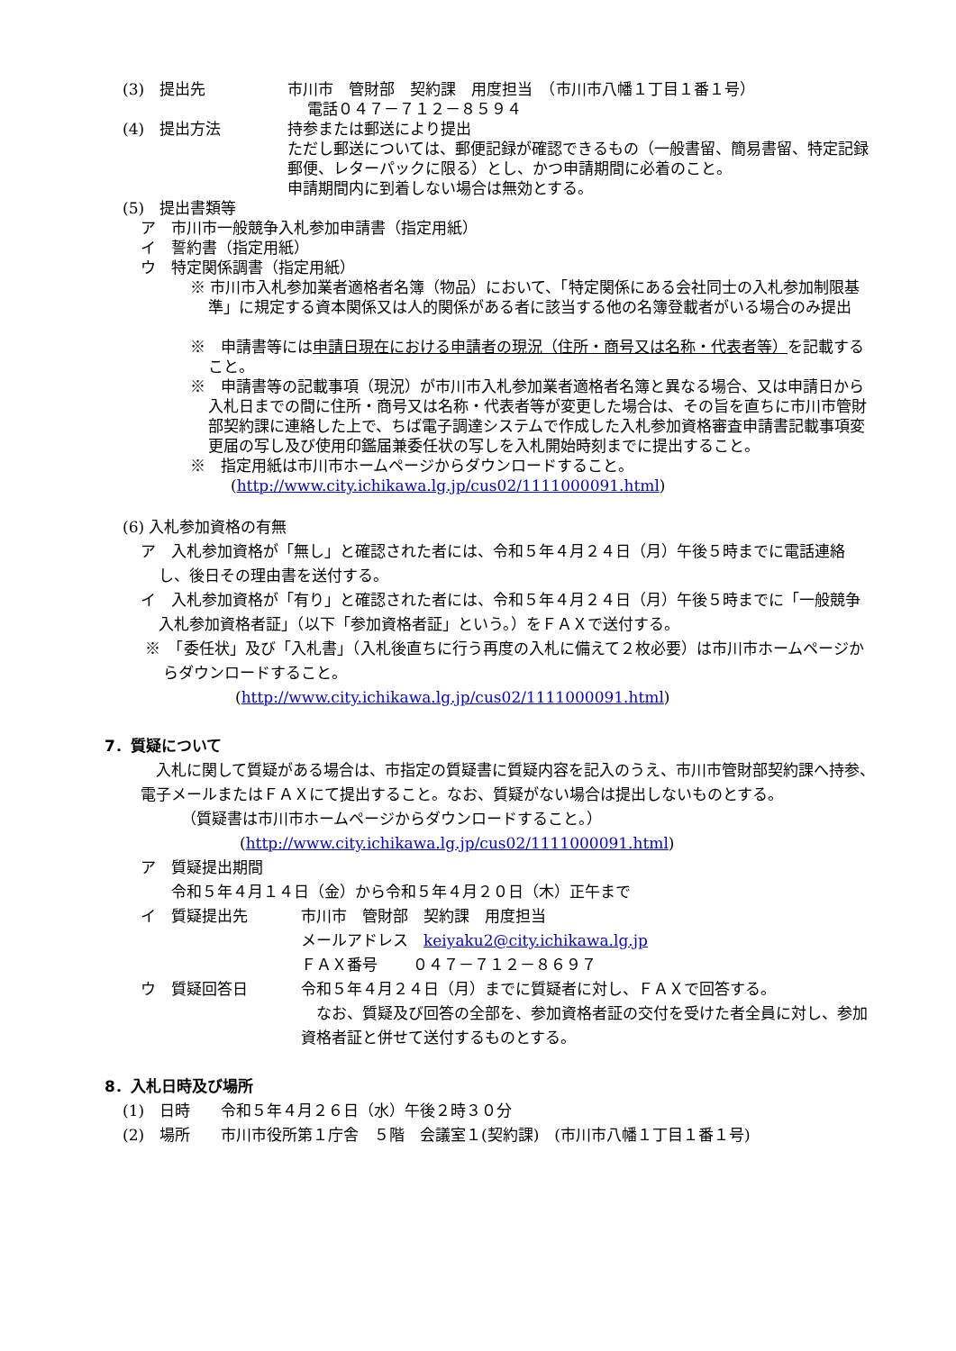(3)　提出先 市川市　管財部　契約課　用度担当　（市川市八幡１丁目１番１号）
　 電話０４７－７１２－８５９４
(4)　提出方法 持参または郵送により提出
ただし郵送については、郵便記録が確認できるもの（一般書留、簡易書留、特定記録郵便、レターパックに限る）とし、かつ申請期間に必着のこと。
申請期間内に到着しない場合は無効とする。
(5)　提出書類等
ア　市川市一般競争入札参加申請書（指定用紙）
イ　誓約書（指定用紙）
ウ　特定関係調書（指定用紙）
※ 市川市入札参加業者適格者名簿（物品）において、「特定関係にある会社同士の入札参加制限基準」に規定する資本関係又は人的関係がある者に該当する他の名簿登載者がいる場合のみ提出
※　申請書等には申請日現在における申請者の現況（住所・商号又は名称・代表者等）を記載すること。
※　申請書等の記載事項（現況）が市川市入札参加業者適格者名簿と異なる場合、又は申請日から入札日までの間に住所・商号又は名称・代表者等が変更した場合は、その旨を直ちに市川市管財部契約課に連絡した上で、ちば電子調達システムで作成した入札参加資格審査申請書記載事項変更届の写し及び使用印鑑届兼委任状の写しを入札開始時刻までに提出すること。
※　指定用紙は市川市ホームページからダウンロードすること。
(http://www.city.ichikawa.lg.jp/cus02/1111000091.html)
(6) 入札参加資格の有無
ア　入札参加資格が「無し」と確認された者には、令和５年４月２４日（月）午後５時までに電話連絡し、後日その理由書を送付する。
イ　入札参加資格が「有り」と確認された者には、令和５年４月２４日（月）午後５時までに「一般競争入札参加資格者証」（以下「参加資格者証」という。）をＦＡＸで送付する。
※　「委任状」及び「入札書」（入札後直ちに行う再度の入札に備えて２枚必要）は市川市ホームページからダウンロードすること。
(http://www.city.ichikawa.lg.jp/cus02/1111000091.html)
7．質疑について
　入札に関して質疑がある場合は、市指定の質疑書に質疑内容を記入のうえ、市川市管財部契約課へ持参、電子メールまたはＦＡＸにて提出すること。なお、質疑がない場合は提出しないものとする。
（質疑書は市川市ホームページからダウンロードすること。）
(http://www.city.ichikawa.lg.jp/cus02/1111000091.html)
ア　質疑提出期間
　　令和５年４月１４日（金）から令和５年４月２０日（木）正午まで
イ　質疑提出先 市川市　管財部　契約課　用度担当
メールアドレス　keiyaku2@city.ichikawa.lg.jp
ＦＡＸ番号　　 ０４７－７１２－８６９７
ウ　質疑回答日 令和５年４月２４日（月）までに質疑者に対し、ＦＡＸで回答する。
　なお、質疑及び回答の全部を、参加資格者証の交付を受けた者全員に対し、参加資格者証と併せて送付するものとする。
8．入札日時及び場所
(1)　日時　　令和５年４月２６日（水）午後２時３０分
(2)　場所　　市川市役所第１庁舎　５階　会議室１(契約課)　(市川市八幡１丁目１番１号)